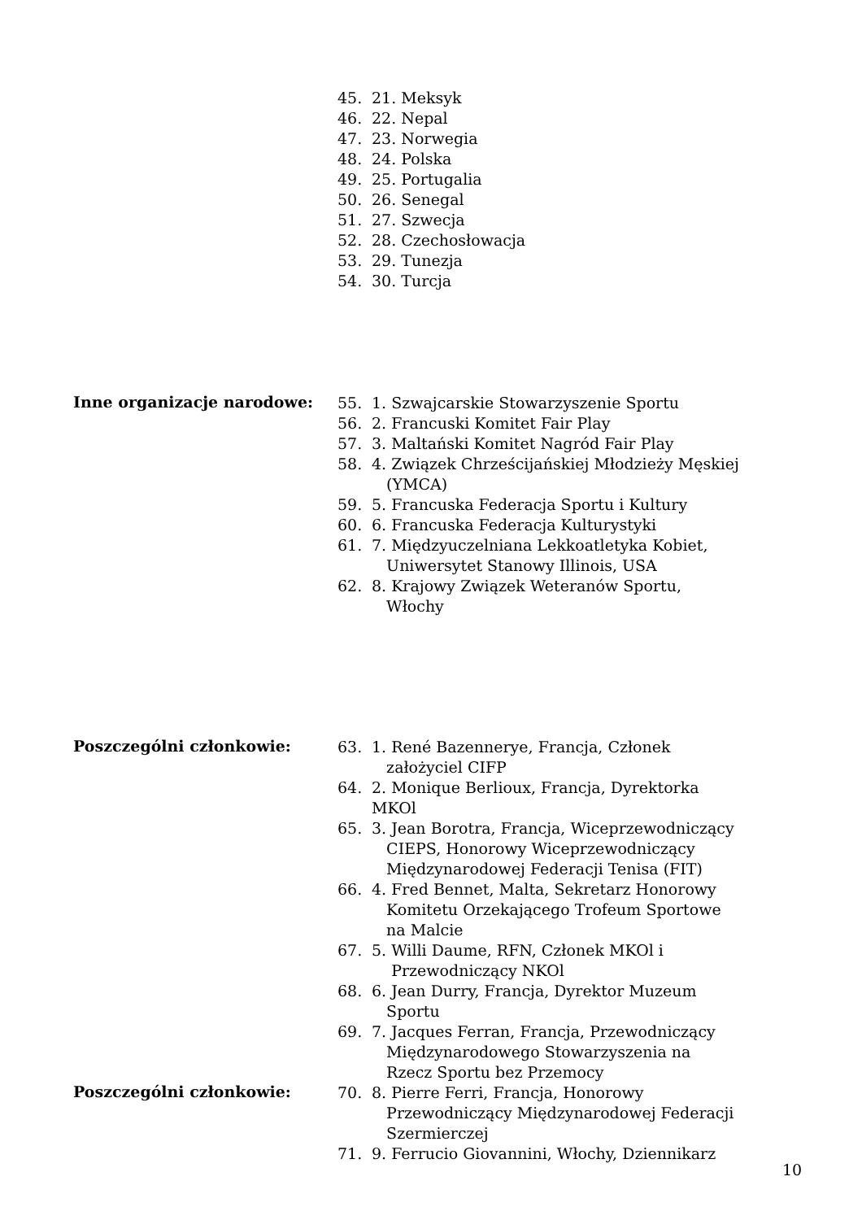45. 21. Meksyk
46. 22. Nepal
47. 23. Norwegia
48. 24. Polska
49. 25. Portugalia
50. 26. Senegal
51. 27. Szwecja
52. 28. Czechosłowacja
53. 29. Tunezja
54. 30. Turcja
Inne organizacje narodowe:
55. 1. Szwajcarskie Stowarzyszenie Sportu
56. 2. Francuski Komitet Fair Play
57. 3. Maltański Komitet Nagród Fair Play
58. 4. Związek Chrześcijańskiej Młodzieży Męskiej
(YMCA)
59. 5. Francuska Federacja Sportu i Kultury
60. 6. Francuska Federacja Kulturystyki
61. 7. Międzyuczelniana Lekkoatletyka Kobiet,
Uniwersytet Stanowy Illinois, USA
62. 8. Krajowy Związek Weteranów Sportu,
Włochy
Poszczególni członkowie:
63. 1. René Bazennerye, Francja, Członek
założyciel CIFP
64. 2. Monique Berlioux, Francja, Dyrektorka MKOl
65. 3. Jean Borotra, Francja, Wiceprzewodniczący
CIEPS, Honorowy Wiceprzewodniczący
Międzynarodowej Federacji Tenisa (FIT)
66. 4. Fred Bennet, Malta, Sekretarz Honorowy
Komitetu Orzekającego Trofeum Sportowe
na Malcie
67. 5. Willi Daume, RFN, Członek MKOl i
Przewodniczący NKOl
68. 6. Jean Durry, Francja, Dyrektor Muzeum
Sportu
69. 7. Jacques Ferran, Francja, Przewodniczący
Międzynarodowego Stowarzyszenia na
Rzecz Sportu bez Przemocy
Poszczególni członkowie:
70. 8. Pierre Ferri, Francja, Honorowy
Przewodniczący Międzynarodowej Federacji
Szermierczej
71. 9. Ferrucio Giovannini, Włochy, Dziennikarz
10